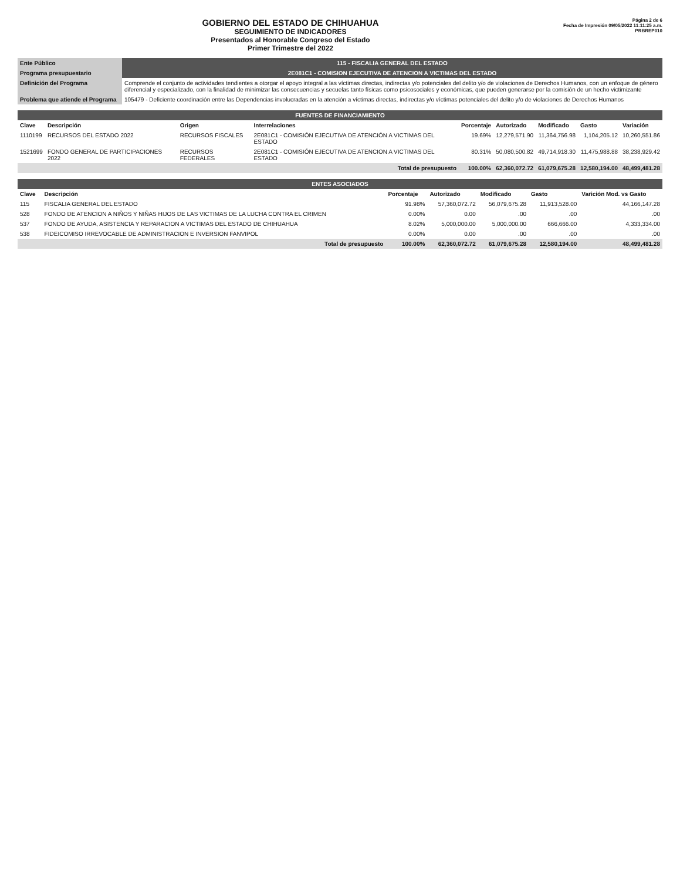GOBIERNO DEL ESTADO DE CHIHUAHUA
SEGUIMIENTO DE INDICADORES
Presentados al Honorable Congreso del Estado
Primer Trimestre del 2022
Página 2 de 6
Fecha de Impresión 09/05/2022 11:11:25 a.m.
PRBREP010
| Ente Público | 115 - FISCALIA GENERAL DEL ESTADO |
| Programa presupuestario | 2E081C1 - COMISION EJECUTIVA DE ATENCION A VICTIMAS DEL ESTADO |
| Definición del Programa | Comprende el conjunto de actividades tendientes a otorgar el apoyo integral a las víctimas directas, indirectas y/o potenciales del delito y/o de violaciones de Derechos Humanos, con un enfoque de género diferencial y especializado, con la finalidad de minimizar las consecuencias y secuelas tanto físicas como psicosociales y económicas, que pueden generarse por la comisión de un hecho victimizante |
| Problema que atiende el Programa | 105479 - Deficiente coordinación entre las Dependencias involucradas en la atención a víctimas directas, indirectas y/o víctimas potenciales del delito y/o de violaciones de Derechos Humanos |
| FUENTES DE FINANCIAMIENTO | | | | | | | | |
| Clave | Descripción | Origen | Interrelaciones | Porcentaje | Autorizado | Modificado | Gasto | Variación |
| 1110199 | RECURSOS DEL ESTADO 2022 | RECURSOS FISCALES | 2E081C1 - COMISIÓN EJECUTIVA DE ATENCIÓN A VICTIMAS DEL ESTADO | 19.69% | 12,279,571.90 | 11,364,756.98 | 1,104,205.12 | 10,260,551.86 |
| 1521699 | FONDO GENERAL DE PARTICIPACIONES 2022 | RECURSOS FEDERALES | 2E081C1 - COMISIÓN EJECUTIVA DE ATENCION A VICTIMAS DEL ESTADO | 80.31% | 50,080,500.82 | 49,714,918.30 | 11,475,988.88 | 38,238,929.42 |
| Total de presupuesto | | | | 100.00% | 62,360,072.72 | 61,079,675.28 | 12,580,194.00 | 48,499,481.28 |
| ENTES ASOCIADOS | | | | | | |
| Clave | Descripción | Porcentaje | Autorizado | Modificado | Gasto | Varición Mod. vs Gasto |
| 115 | FISCALIA GENERAL DEL ESTADO | 91.98% | 57,360,072.72 | 56,079,675.28 | 11,913,528.00 | 44,166,147.28 |
| 528 | FONDO DE ATENCION A NIÑOS Y NIÑAS HIJOS DE LAS VICTIMAS DE LA LUCHA CONTRA EL CRIMEN | 0.00% | 0.00 | .00 | .00 | .00 |
| 537 | FONDO DE AYUDA, ASISTENCIA Y REPARACION A VICTIMAS DEL ESTADO DE CHIHUAHUA | 8.02% | 5,000,000.00 | 5,000,000.00 | 666,666.00 | 4,333,334.00 |
| 538 | FIDEICOMISO IRREVOCABLE DE ADMINISTRACION E INVERSION FANVIPOL | 0.00% | 0.00 | .00 | .00 | .00 |
| Total de presupuesto | | 100.00% | 62,360,072.72 | 61,079,675.28 | 12,580,194.00 | 48,499,481.28 |